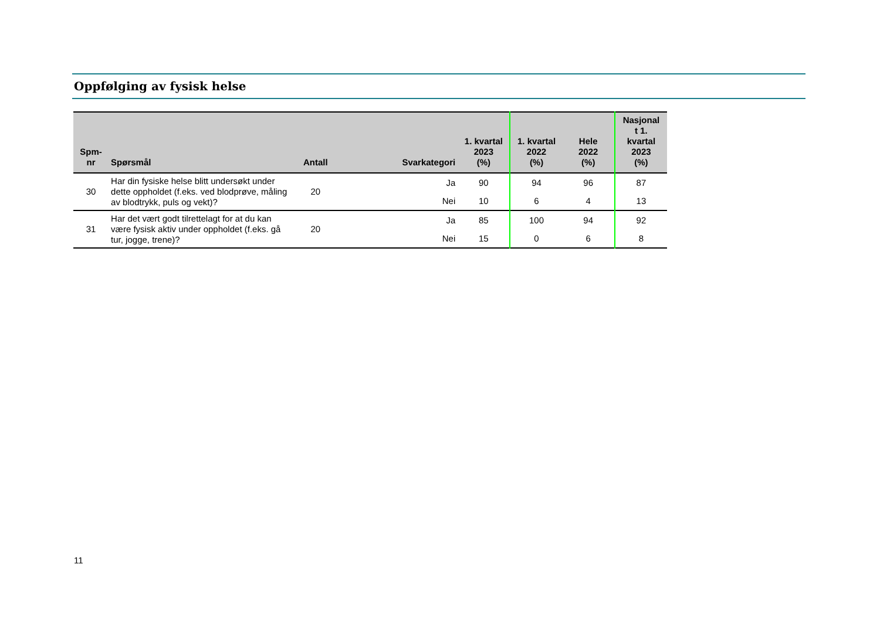Oppfølging av fysisk helse
| Spm- nr | Spørsmål | Antall | Svarkategori | 1. kvartal 2023 (%) | 1. kvartal 2022 (%) | Hele 2022 (%) | Nasjonal t 1. kvartal 2023 (%) |
| --- | --- | --- | --- | --- | --- | --- | --- |
| 30 | Har din fysiske helse blitt undersøkt under dette oppholdet (f.eks. ved blodprøve, måling av blodtrykk, puls og vekt)? | 20 | Ja | 90 | 94 | 96 | 87 |
| | | | Nei | 10 | 6 | 4 | 13 |
| 31 | Har det vært godt tilrettelagt for at du kan være fysisk aktiv under oppholdet (f.eks. gå tur, jogge, trene)? | 20 | Ja | 85 | 100 | 94 | 92 |
| | | | Nei | 15 | 0 | 6 | 8 |
11